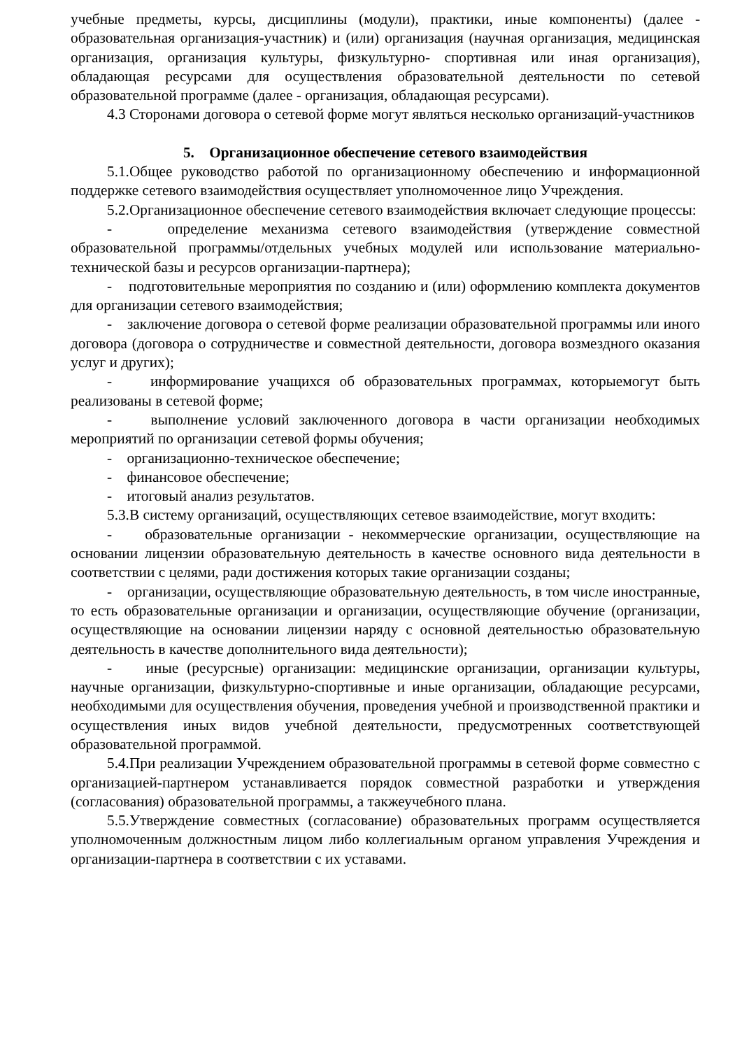учебные предметы, курсы, дисциплины (модули), практики, иные компоненты) (далее - образовательная организация-участник) и (или) организация (научная организация, медицинская организация, организация культуры, физкультурно- спортивная или иная организация), обладающая ресурсами для осуществления образовательной деятельности по сетевой образовательной программе (далее - организация, обладающая ресурсами).
4.3 Сторонами договора о сетевой форме могут являться несколько организаций-участников
5. Организационное обеспечение сетевого взаимодействия
5.1.Общее руководство работой по организационному обеспечению и информационной поддержке сетевого взаимодействия осуществляет уполномоченное лицо Учреждения.
5.2.Организационное обеспечение сетевого взаимодействия включает следующие процессы:
- определение механизма сетевого взаимодействия (утверждение совместной образовательной программы/отдельных учебных модулей или использование материально-технической базы и ресурсов организации-партнера);
- подготовительные мероприятия по созданию и (или) оформлению комплекта документов для организации сетевого взаимодействия;
- заключение договора о сетевой форме реализации образовательной программы или иного договора (договора о сотрудничестве и совместной деятельности, договора возмездного оказания услуг и других);
- информирование учащихся об образовательных программах, которыемогут быть реализованы в сетевой форме;
- выполнение условий заключенного договора в части организации необходимых мероприятий по организации сетевой формы обучения;
- организационно-техническое обеспечение;
- финансовое обеспечение;
- итоговый анализ результатов.
5.3.В систему организаций, осуществляющих сетевое взаимодействие, могут входить:
- образовательные организации - некоммерческие организации, осуществляющие на основании лицензии образовательную деятельность в качестве основного вида деятельности в соответствии с целями, ради достижения которых такие организации созданы;
- организации, осуществляющие образовательную деятельность, в том числе иностранные, то есть образовательные организации и организации, осуществляющие обучение (организации, осуществляющие на основании лицензии наряду с основной деятельностью образовательную деятельность в качестве дополнительного вида деятельности);
- иные (ресурсные) организации: медицинские организации, организации культуры, научные организации, физкультурно-спортивные и иные организации, обладающие ресурсами, необходимыми для осуществления обучения, проведения учебной и производственной практики и осуществления иных видов учебной деятельности, предусмотренных соответствующей образовательной программой.
5.4.При реализации Учреждением образовательной программы в сетевой форме совместно с организацией-партнером устанавливается порядок совместной разработки и утверждения (согласования) образовательной программы, а такжеучебного плана.
5.5.Утверждение совместных (согласование) образовательных программ осуществляется уполномоченным должностным лицом либо коллегиальным органом управления Учреждения и организации-партнера в соответствии с их уставами.